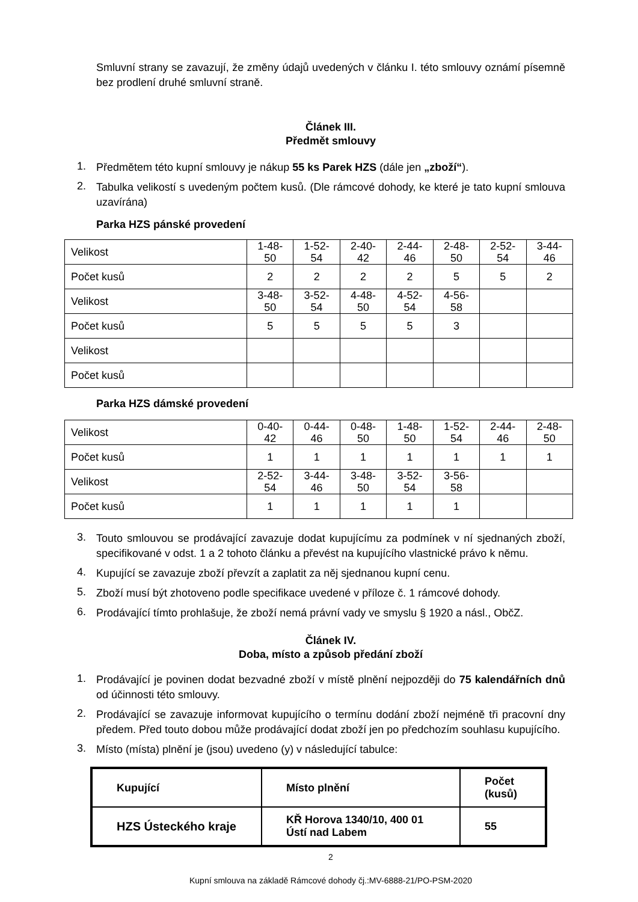Smluvní strany se zavazují, že změny údajů uvedených v článku I. této smlouvy oznámí písemně bez prodlení druhé smluvní straně.
Článek III.
Předmět smlouvy
1.
Předmětem této kupní smlouvy je nákup 55 ks Parek HZS (dále jen „zboží“).
2.
Tabulka velikostí s uvedeným počtem kusů. (Dle rámcové dohody, ke které je tato kupní smlouva uzavírána)
Parka HZS pánské provedení
| Velikost | 1-48- 50 | 1-52- 54 | 2-40- 42 | 2-44- 46 | 2-48- 50 | 2-52- 54 | 3-44- 46 |
| Počet kusů | 2 | 2 | 2 | 2 | 5 | 5 | 2 |
| Velikost | 3-48- 50 | 3-52- 54 | 4-48- 50 | 4-52- 54 | 4-56- 58 | | |
| Počet kusů | 5 | 5 | 5 | 5 | 3 | | |
| Velikost | | | | | | | |
| Počet kusů | | | | | | | |
Parka HZS dámské provedení
| Velikost | 0-40- 42 | 0-44- 46 | 0-48- 50 | 1-48- 50 | 1-52- 54 | 2-44- 46 | 2-48- 50 |
| Počet kusů | 1 | 1 | 1 | 1 | 1 | 1 | 1 |
| Velikost | 2-52- 54 | 3-44- 46 | 3-48- 50 | 3-52- 54 | 3-56- 58 | | |
| Počet kusů | 1 | 1 | 1 | 1 | 1 | | |
3.
Touto smlouvou se prodávající zavazuje dodat kupujícímu za podmínek v ní sjednaných zboží, specifikované v odst. 1 a 2 tohoto článku a převést na kupujícího vlastnické právo k němu.
4.
Kupující se zavazuje zboží převzít a zaplatit za něj sjednanou kupní cenu.
5.
Zboží musí být zhotoveno podle specifikace uvedené v příloze č. 1 rámcové dohody.
6.
Prodávající tímto prohlašuje, že zboží nemá právní vady ve smyslu § 1920 a násl., ObčZ.
Článek IV.
Doba, místo a způsob předání zboží
1.
Prodávající je povinen dodat bezvadné zboží v místě plnění nejpozději do 75 kalendářních dnů od účinnosti této smlouvy.
2.
Prodávající se zavazuje informovat kupujícího o termínu dodání zboží nejméně tři pracovní dny předem. Před touto dobou může prodávající dodat zboží jen po předchozím souhlasu kupujícího.
3.
Místo (místa) plnění je (jsou) uvedeno (y) v následující tabulce:
| Kupující | Místo plnění | Počet (kusů) |
| --- | --- | --- |
| HZS Ústeckého kraje | KŘ Horova 1340/10, 400 01 Ústí nad Labem | 55 |
2
Kupní smlouva na základě Rámcové dohody čj.:MV-6888-21/PO-PSM-2020